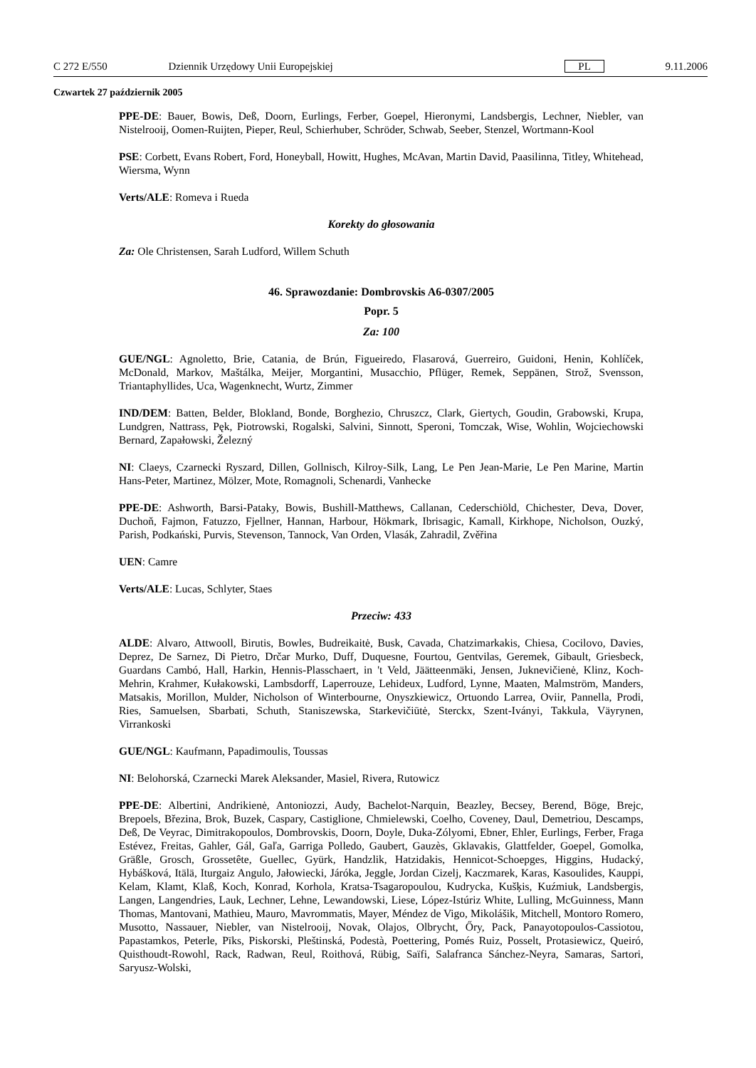C 272 E/550 Dziennik Urzędowy Unii Europejskiej PL 9.11.2006
Czwartek 27 październik 2005
PPE-DE: Bauer, Bowis, Deß, Doorn, Eurlings, Ferber, Goepel, Hieronymi, Landsbergis, Lechner, Niebler, van Nistelrooij, Oomen-Ruijten, Pieper, Reul, Schierhuber, Schröder, Schwab, Seeber, Stenzel, Wortmann-Kool
PSE: Corbett, Evans Robert, Ford, Honeyball, Howitt, Hughes, McAvan, Martin David, Paasilinna, Titley, Whitehead, Wiersma, Wynn
Verts/ALE: Romeva i Rueda
Korekty do głosowania
Za: Ole Christensen, Sarah Ludford, Willem Schuth
46. Sprawozdanie: Dombrovskis A6-0307/2005
Popr. 5
Za: 100
GUE/NGL: Agnoletto, Brie, Catania, de Brún, Figueiredo, Flasarová, Guerreiro, Guidoni, Henin, Kohlíček, McDonald, Markov, Maštálka, Meijer, Morgantini, Musacchio, Pflüger, Remek, Seppänen, Strož, Svensson, Triantaphyllides, Uca, Wagenknecht, Wurtz, Zimmer
IND/DEM: Batten, Belder, Blokland, Bonde, Borghezio, Chruszcz, Clark, Giertych, Goudin, Grabowski, Krupa, Lundgren, Nattrass, Pęk, Piotrowski, Rogalski, Salvini, Sinnott, Speroni, Tomczak, Wise, Wohlin, Wojciechowski Bernard, Zapałowski, Železný
NI: Claeys, Czarnecki Ryszard, Dillen, Gollnisch, Kilroy-Silk, Lang, Le Pen Jean-Marie, Le Pen Marine, Martin Hans-Peter, Martinez, Mölzer, Mote, Romagnoli, Schenardi, Vanhecke
PPE-DE: Ashworth, Barsi-Pataky, Bowis, Bushill-Matthews, Callanan, Cederschiöld, Chichester, Deva, Dover, Duchoň, Fajmon, Fatuzzo, Fjellner, Hannan, Harbour, Hökmark, Ibrisagic, Kamall, Kirkhope, Nicholson, Ouzký, Parish, Podkański, Purvis, Stevenson, Tannock, Van Orden, Vlasák, Zahradil, Zvěřina
UEN: Camre
Verts/ALE: Lucas, Schlyter, Staes
Przeciw: 433
ALDE: Alvaro, Attwooll, Birutis, Bowles, Budreikaitė, Busk, Cavada, Chatzimarkakis, Chiesa, Cocilovo, Davies, Deprez, De Sarnez, Di Pietro, Drčar Murko, Duff, Duquesne, Fourtou, Gentvilas, Geremek, Gibault, Griesbeck, Guardans Cambó, Hall, Harkin, Hennis-Plasschaert, in 't Veld, Jäätteenmäki, Jensen, Juknevičienė, Klinz, Koch-Mehrin, Krahmer, Kułakowski, Lambsdorff, Laperrouze, Lehideux, Ludford, Lynne, Maaten, Malmström, Manders, Matsakis, Morillon, Mulder, Nicholson of Winterbourne, Onyszkiewicz, Ortuondo Larrea, Oviir, Pannella, Prodi, Ries, Samuelsen, Sbarbati, Schuth, Staniszewska, Starkevičiūtė, Sterckx, Szent-Iványi, Takkula, Väyrynen, Virrankoski
GUE/NGL: Kaufmann, Papadimoulis, Toussas
NI: Belohorská, Czarnecki Marek Aleksander, Masiel, Rivera, Rutowicz
PPE-DE: Albertini, Andrikienė, Antoniozzi, Audy, Bachelot-Narquin, Beazley, Becsey, Berend, Böge, Brejc, Brepoels, Březina, Brok, Buzek, Caspary, Castiglione, Chmielewski, Coelho, Coveney, Daul, Demetriou, Descamps, Deß, De Veyrac, Dimitrakopoulos, Dombrovskis, Doorn, Doyle, Duka-Zólyomi, Ebner, Ehler, Eurlings, Ferber, Fraga Estévez, Freitas, Gahler, Gál, Gaľa, Garriga Polledo, Gaubert, Gauzès, Gklavakis, Glattfelder, Goepel, Gomolka, Gräßle, Grosch, Grossetête, Guellec, Gyürk, Handzlik, Hatzidakis, Hennicot-Schoepges, Higgins, Hudacký, Hybášková, Itälä, Iturgaiz Angulo, Jałowiecki, Járóka, Jeggle, Jordan Cizelj, Kaczmarek, Karas, Kasoulides, Kauppi, Kelam, Klamt, Klaß, Koch, Konrad, Korhola, Kratsa-Tsagaropoulou, Kudrycka, Kušķis, Kuźmiuk, Landsbergis, Langen, Langendries, Lauk, Lechner, Lehne, Lewandowski, Liese, López-Istúriz White, Lulling, McGuinness, Mann Thomas, Mantovani, Mathieu, Mauro, Mavrommatis, Mayer, Méndez de Vigo, Mikolášik, Mitchell, Montoro Romero, Musotto, Nassauer, Niebler, van Nistelrooij, Novak, Olajos, Olbrycht, Őry, Pack, Panayotopoulos-Cassiotou, Papastamkos, Peterle, Pīks, Piskorski, Pleštinská, Podestà, Poettering, Pomés Ruiz, Posselt, Protasiewicz, Queiró, Quisthoudt-Rowohl, Rack, Radwan, Reul, Roithová, Rübig, Saïfi, Salafranca Sánchez-Neyra, Samaras, Sartori, Saryusz-Wolski,